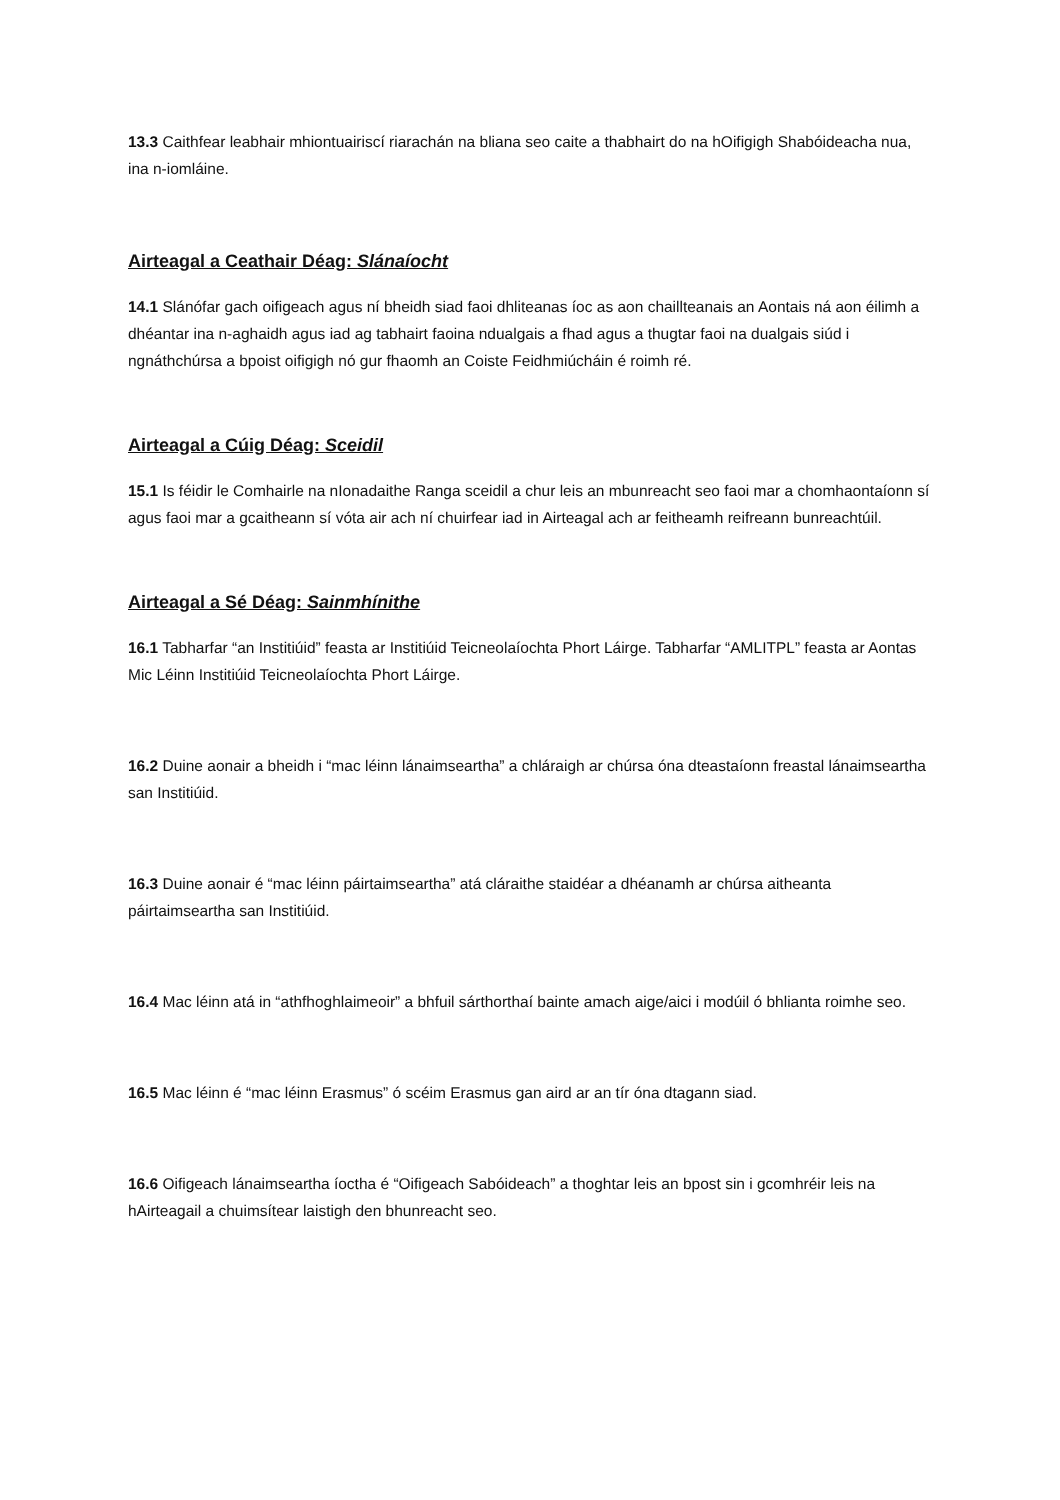13.3 Caithfear leabhair mhiontuairiscí riarachán na bliana seo caite a thabhairt do na hOifigigh Shabóideacha nua, ina n-iomláine.
Airteagal a Ceathair Déag: Slánaíocht
14.1 Slánófar gach oifigeach agus ní bheidh siad faoi dhliteanas íoc as aon chaillteanais an Aontais ná aon éilimh a dhéantar ina n-aghaidh agus iad ag tabhairt faoina ndualgais a fhad agus a thugtar faoi na dualgais siúd i ngnáthchúrsa a bpoist oifigigh nó gur fhaomh an Coiste Feidhmiúcháin é roimh ré.
Airteagal a Cúig Déag: Sceidil
15.1 Is féidir le Comhairle na nIonadaithe Ranga sceidil a chur leis an mbunreacht seo faoi mar a chomhaontaíonn sí agus faoi mar a gcaitheann sí vóta air ach ní chuirfear iad in Airteagal ach ar feitheamh reifreann bunreachtúil.
Airteagal a Sé Déag: Sainmhínithe
16.1 Tabharfar “an Institiúid” feasta ar Institiúid Teicneolaíochta Phort Láirge. Tabharfar “AMLITPL” feasta ar Aontas Mic Léinn Institiúid Teicneolaíochta Phort Láirge.
16.2 Duine aonair a bheidh i “mac léinn lánaimseartha” a chláraigh ar chúrsa óna dteastaíonn freastal lánaimseartha san Institiúid.
16.3 Duine aonair é “mac léinn páirtaimseartha” atá cláraithe staidéar a dhéanamh ar chúrsa aitheanta páirtaimseartha san Institiúid.
16.4 Mac léinn atá in “athfhoghlaimeoir” a bhfuil sárthorthaí bainte amach aige/aici i modúil ó bhlianta roimhe seo.
16.5 Mac léinn é “mac léinn Erasmus” ó scéim Erasmus gan aird ar an tír óna dtagann siad.
16.6 Oifigeach lánaimseartha íoctha é “Oifigeach Sabóideach” a thoghtar leis an bpost sin i gcomhréir leis na hAirteagail a chuimsítear laistigh den bhunreacht seo.